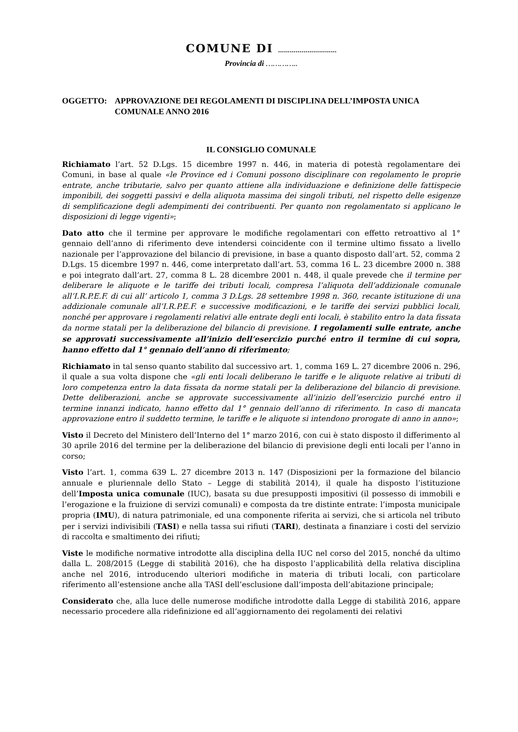COMUNE DI …………………………
Provincia di …………..
OGGETTO: APPROVAZIONE DEI REGOLAMENTI DI DISCIPLINA DELL’IMPOSTA UNICA COMUNALE ANNO 2016
IL CONSIGLIO COMUNALE
Richiamato l’art. 52 D.Lgs. 15 dicembre 1997 n. 446, in materia di potestà regolamentare dei Comuni, in base al quale «le Province ed i Comuni possono disciplinare con regolamento le proprie entrate, anche tributarie, salvo per quanto attiene alla individuazione e definizione delle fattispecie imponibili, dei soggetti passivi e della aliquota massima dei singoli tributi, nel rispetto delle esigenze di semplificazione degli adempimenti dei contribuenti. Per quanto non regolamentato si applicano le disposizioni di legge vigenti»;
Dato atto che il termine per approvare le modifiche regolamentari con effetto retroattivo al 1° gennaio dell’anno di riferimento deve intendersi coincidente con il termine ultimo fissato a livello nazionale per l’approvazione del bilancio di previsione, in base a quanto disposto dall’art. 52, comma 2 D.Lgs. 15 dicembre 1997 n. 446, come interpretato dall’art. 53, comma 16 L. 23 dicembre 2000 n. 388 e poi integrato dall’art. 27, comma 8 L. 28 dicembre 2001 n. 448, il quale prevede che il termine per deliberare le aliquote e le tariffe dei tributi locali, compresa l’aliquota dell’addizionale comunale all’I.R.P.E.F. di cui all’ articolo 1, comma 3 D.Lgs. 28 settembre 1998 n. 360, recante istituzione di una addizionale comunale all’I.R.P.E.F. e successive modificazioni, e le tariffe dei servizi pubblici locali, nonché per approvare i regolamenti relativi alle entrate degli enti locali, è stabilito entro la data fissata da norme statali per la deliberazione del bilancio di previsione. I regolamenti sulle entrate, anche se approvati successivamente all’inizio dell’esercizio purché entro il termine di cui sopra, hanno effetto dal 1° gennaio dell’anno di riferimento;
Richiamato in tal senso quanto stabilito dal successivo art. 1, comma 169 L. 27 dicembre 2006 n. 296, il quale a sua volta dispone che «gli enti locali deliberano le tariffe e le aliquote relative ai tributi di loro competenza entro la data fissata da norme statali per la deliberazione del bilancio di previsione. Dette deliberazioni, anche se approvate successivamente all’inizio dell’esercizio purché entro il termine innanzi indicato, hanno effetto dal 1° gennaio dell’anno di riferimento. In caso di mancata approvazione entro il suddetto termine, le tariffe e le aliquote si intendono prorogate di anno in anno»;
Visto il Decreto del Ministero dell’Interno del 1° marzo 2016, con cui è stato disposto il differimento al 30 aprile 2016 del termine per la deliberazione del bilancio di previsione degli enti locali per l’anno in corso;
Visto l’art. 1, comma 639 L. 27 dicembre 2013 n. 147 (Disposizioni per la formazione del bilancio annuale e pluriennale dello Stato – Legge di stabilità 2014), il quale ha disposto l’istituzione dell’Imposta unica comunale (IUC), basata su due presupposti impositivi (il possesso di immobili e l’erogazione e la fruizione di servizi comunali) e composta da tre distinte entrate: l’imposta municipale propria (IMU), di natura patrimoniale, ed una componente riferita ai servizi, che si articola nel tributo per i servizi indivisibili (TASI) e nella tassa sui rifiuti (TARI), destinata a finanziare i costi del servizio di raccolta e smaltimento dei rifiuti;
Viste le modifiche normative introdotte alla disciplina della IUC nel corso del 2015, nonché da ultimo dalla L. 208/2015 (Legge di stabilità 2016), che ha disposto l’applicabilità della relativa disciplina anche nel 2016, introducendo ulteriori modifiche in materia di tributi locali, con particolare riferimento all’estensione anche alla TASI dell’esclusione dall’imposta dell’abitazione principale;
Considerato che, alla luce delle numerose modifiche introdotte dalla Legge di stabilità 2016, appare necessario procedere alla ridefinizione ed all’aggiornamento dei regolamenti dei relativi